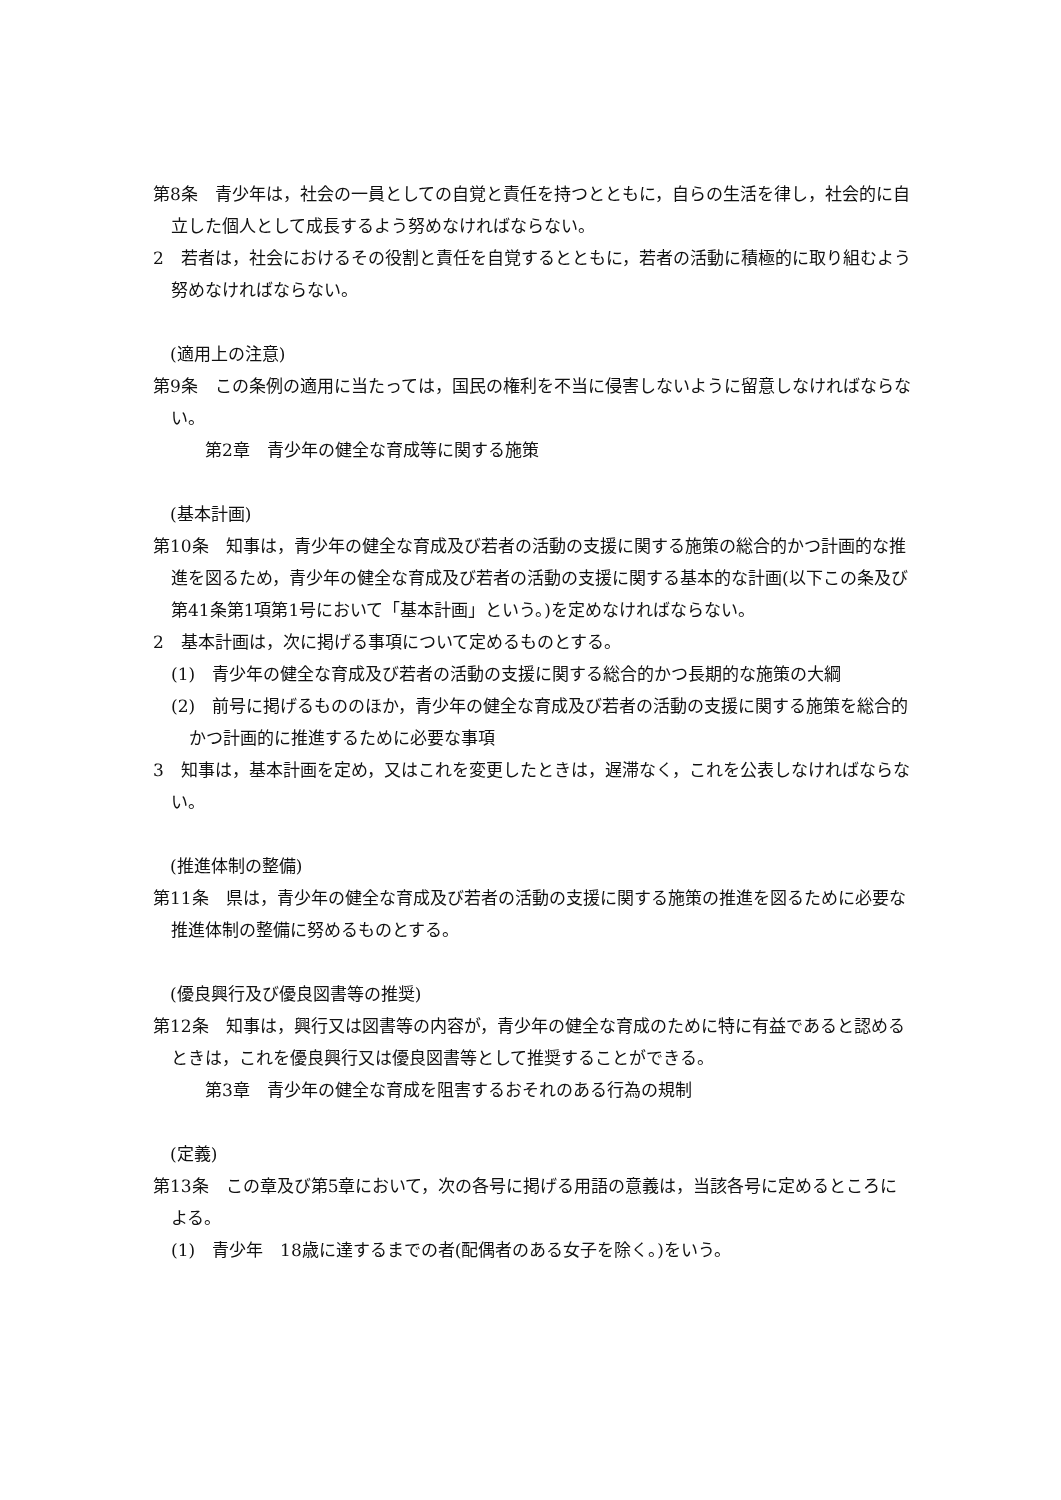第8条　青少年は，社会の一員としての自覚と責任を持つとともに，自らの生活を律し，社会的に自立した個人として成長するよう努めなければならない。
2　若者は，社会におけるその役割と責任を自覚するとともに，若者の活動に積極的に取り組むよう努めなければならない。
(適用上の注意)
第9条　この条例の適用に当たっては，国民の権利を不当に侵害しないように留意しなければならない。
第2章　青少年の健全な育成等に関する施策
(基本計画)
第10条　知事は，青少年の健全な育成及び若者の活動の支援に関する施策の総合的かつ計画的な推進を図るため，青少年の健全な育成及び若者の活動の支援に関する基本的な計画(以下この条及び第41条第1項第1号において「基本計画」という。)を定めなければならない。
2　基本計画は，次に掲げる事項について定めるものとする。
(1)　青少年の健全な育成及び若者の活動の支援に関する総合的かつ長期的な施策の大綱
(2)　前号に掲げるもののほか，青少年の健全な育成及び若者の活動の支援に関する施策を総合的かつ計画的に推進するために必要な事項
3　知事は，基本計画を定め，又はこれを変更したときは，遅滞なく，これを公表しなければならない。
(推進体制の整備)
第11条　県は，青少年の健全な育成及び若者の活動の支援に関する施策の推進を図るために必要な推進体制の整備に努めるものとする。
(優良興行及び優良図書等の推奨)
第12条　知事は，興行又は図書等の内容が，青少年の健全な育成のために特に有益であると認めるときは，これを優良興行又は優良図書等として推奨することができる。
第3章　青少年の健全な育成を阻害するおそれのある行為の規制
(定義)
第13条　この章及び第5章において，次の各号に掲げる用語の意義は，当該各号に定めるところによる。
(1)　青少年　18歳に達するまでの者(配偶者のある女子を除く。)をいう。